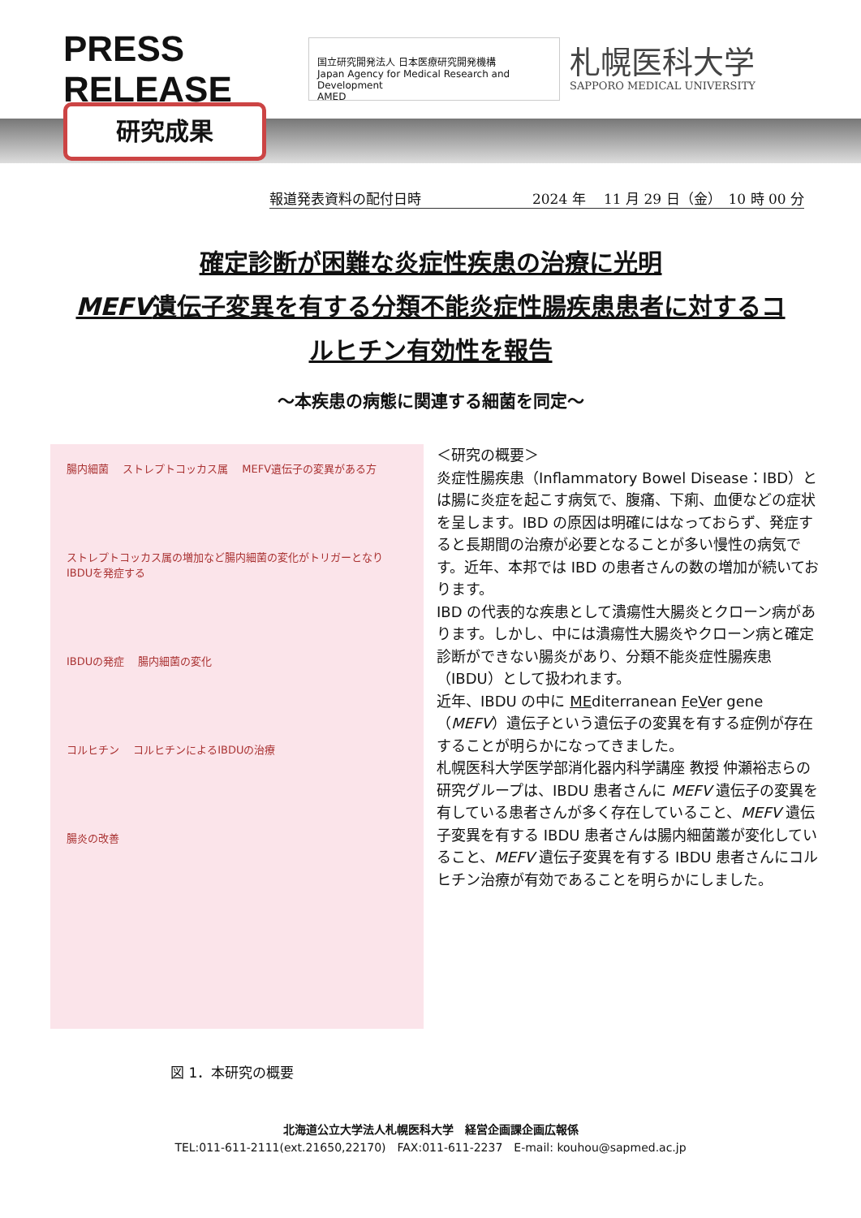PRESS RELEASE
国立研究開発法人 日本医療研究開発機構
Japan Agency for Medical Research and Development
AMED
札幌医科大学
SAPPORO MEDICAL UNIVERSITY
研究成果
報道発表資料の配付日時 2024 年　 11 月 29 日（金）　10 時 00 分
確定診断が困難な炎症性疾患の治療に光明
MEFV遺伝子変異を有する分類不能炎症性腸疾患患者に対するコルヒチン有効性を報告
～本疾患の病態に関連する細菌を同定～
腸内細菌 　ストレプトコッカス属 　MEFV遺伝子の変異がある方
ストレプトコッカス属の増加など腸内細菌の変化がトリガーとなりIBDUを発症する
IBDUの発症 　腸内細菌の変化
コルヒチン 　コルヒチンによるIBDUの治療
腸炎の改善
＜研究の概要＞
炎症性腸疾患（Inflammatory Bowel Disease：IBD）とは腸に炎症を起こす病気で、腹痛、下痢、血便などの症状を呈します。IBD の原因は明確にはなっておらず、発症すると長期間の治療が必要となることが多い慢性の病気です。近年、本邦では IBD の患者さんの数の増加が続いております。
IBD の代表的な疾患として潰瘍性大腸炎とクローン病があります。しかし、中には潰瘍性大腸炎やクローン病と確定診断ができない腸炎があり、分類不能炎症性腸疾患（IBDU）として扱われます。
近年、IBDU の中に MEditerranean FeVer gene（MEFV）遺伝子という遺伝子の変異を有する症例が存在することが明らかになってきました。
札幌医科大学医学部消化器内科学講座 教授 仲瀬裕志らの研究グループは、IBDU 患者さんに MEFV 遺伝子の変異を有している患者さんが多く存在していること、MEFV 遺伝子変異を有する IBDU 患者さんは腸内細菌叢が変化していること、MEFV 遺伝子変異を有する IBDU 患者さんにコルヒチン治療が有効であることを明らかにしました。
図 1．本研究の概要
北海道公立大学法人札幌医科大学　経営企画課企画広報係
TEL:011-611-2111(ext.21650,22170)　FAX:011-611-2237　E-mail: kouhou@sapmed.ac.jp